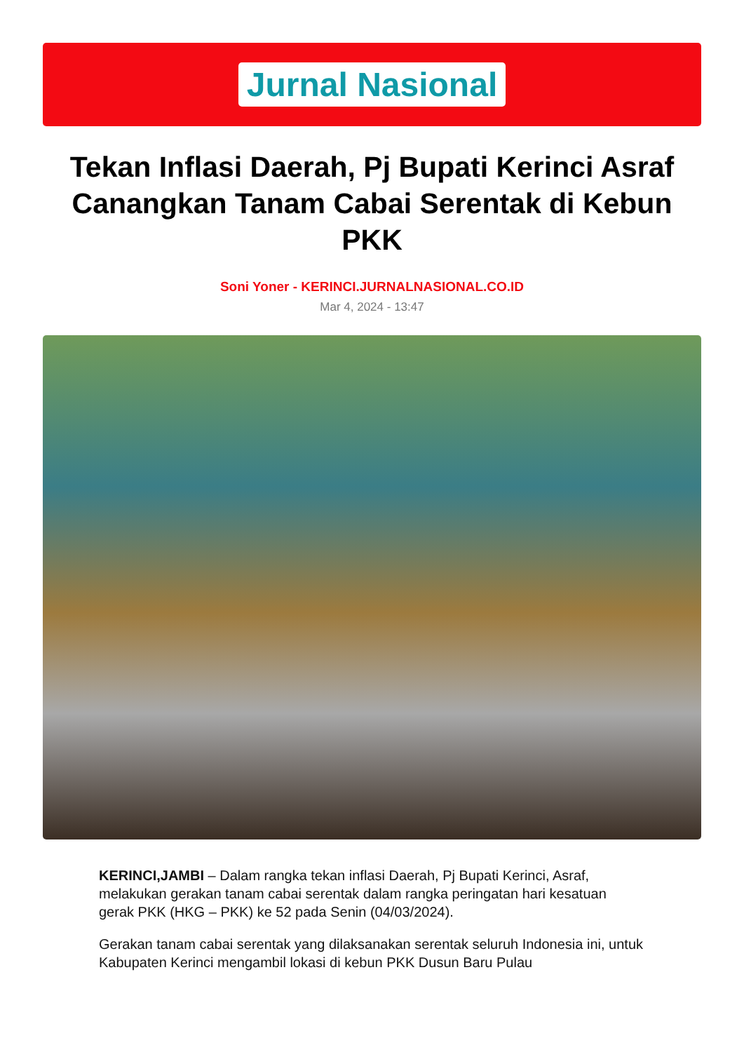Jurnal Nasional
Tekan Inflasi Daerah, Pj Bupati Kerinci Asraf Canangkan Tanam Cabai Serentak di Kebun PKK
Soni Yoner - KERINCI.JURNALNASIONAL.CO.ID
Mar 4, 2024 - 13:47
KERINCI,JAMBI – Dalam rangka tekan inflasi Daerah, Pj Bupati Kerinci, Asraf, melakukan gerakan tanam cabai serentak dalam rangka peringatan hari kesatuan gerak PKK (HKG – PKK) ke 52 pada Senin (04/03/2024).
Gerakan tanam cabai serentak yang dilaksanakan serentak seluruh Indonesia ini, untuk Kabupaten Kerinci mengambil lokasi di kebun PKK Dusun Baru Pulau